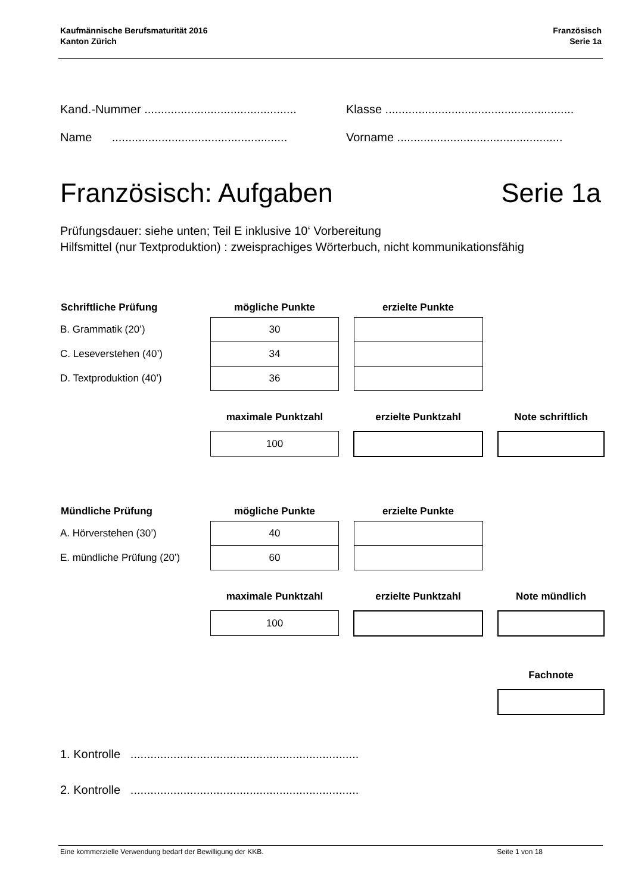Kaufmännische Berufsmaturität 2016
Kanton Zürich
Französisch
Serie 1a
Kand.-Nummer ..............................................
Klasse .........................................................
Name .....................................................
Vorname ..................................................
Französisch: Aufgaben Serie 1a
Prüfungsdauer: siehe unten; Teil E inklusive 10‘ Vorbereitung
Hilfsmittel (nur Textproduktion) : zweisprachiges Wörterbuch, nicht kommunikationsfähig
| Schriftliche Prüfung | mögliche Punkte | | erzielte Punkte | | |
| --- | --- | --- | --- | --- | --- |
| B. Grammatik (20’) | 30 | | | | |
| C. Leseverstehen (40’) | 34 | | | | |
| D. Textproduktion (40’) | 36 | | | | |
| | maximale Punktzahl | | erzielte Punktzahl | | Note schriftlich |
| | 100 | | | | |
| Mündliche Prüfung | mögliche Punkte | | erzielte Punkte | | |
| --- | --- | --- | --- | --- | --- |
| A. Hörverstehen (30’) | 40 | | | | |
| E. mündliche Prüfung (20’) | 60 | | | | |
| | maximale Punktzahl | | erzielte Punktzahl | | Note mündlich |
| | 100 | | | | |
| | | | | | Fachnote |
1. Kontrolle .....................................................................
2. Kontrolle .....................................................................
Eine kommerzielle Verwendung bedarf der Bewilligung der KKB.
Seite 1 von 18